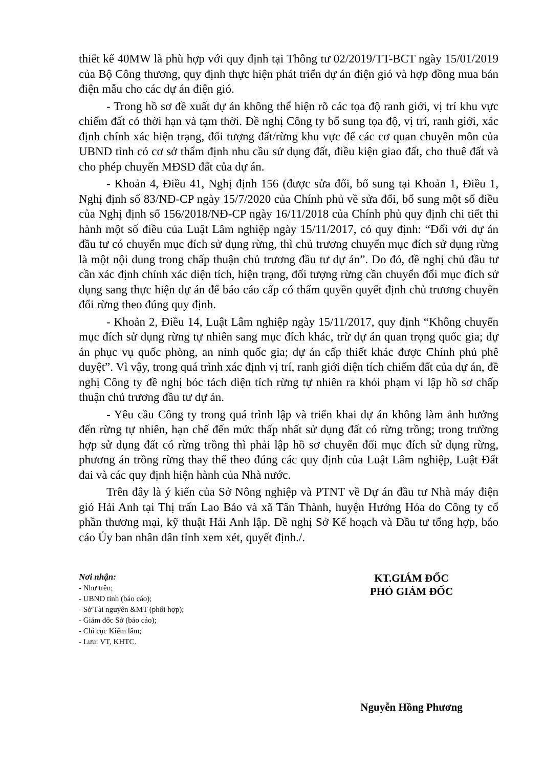thiết kế 40MW là phù hợp với quy định tại Thông tư 02/2019/TT-BCT ngày 15/01/2019 của Bộ Công thương, quy định thực hiện phát triển dự án điện gió và hợp đồng mua bán điện mẫu cho các dự án điện gió.
- Trong hồ sơ đề xuất dự án không thể hiện rõ các tọa độ ranh giới, vị trí khu vực chiếm đất có thời hạn và tạm thời. Đề nghị Công ty bổ sung tọa độ, vị trí, ranh giới, xác định chính xác hiện trạng, đối tượng đất/rừng khu vực để các cơ quan chuyên môn của UBND tỉnh có cơ sở thẩm định nhu cầu sử dụng đất, điều kiện giao đất, cho thuê đất và cho phép chuyển MĐSD đất của dự án.
- Khoản 4, Điều 41, Nghị định 156 (được sửa đổi, bổ sung tại Khoản 1, Điều 1, Nghị định số 83/NĐ-CP ngày 15/7/2020 của Chính phủ về sửa đổi, bổ sung một số điều của Nghị định số 156/2018/NĐ-CP ngày 16/11/2018 của Chính phủ quy định chi tiết thi hành một số điều của Luật Lâm nghiệp ngày 15/11/2017, có quy định: “Đối với dự án đầu tư có chuyển mục đích sử dụng rừng, thì chủ trương chuyển mục đích sử dụng rừng là một nội dung trong chấp thuận chủ trương đầu tư dự án”. Do đó, đề nghị chủ đầu tư cần xác định chính xác diện tích, hiện trạng, đối tượng rừng cần chuyển đổi mục đích sử dụng sang thực hiện dự án để báo cáo cấp có thẩm quyền quyết định chủ trương chuyển đổi rừng theo đúng quy định.
- Khoản 2, Điều 14, Luật Lâm nghiệp ngày 15/11/2017, quy định “Không chuyển mục đích sử dụng rừng tự nhiên sang mục đích khác, trừ dự án quan trọng quốc gia; dự án phục vụ quốc phòng, an ninh quốc gia; dự án cấp thiết khác được Chính phủ phê duyệt”. Vì vậy, trong quá trình xác định vị trí, ranh giới diện tích chiếm đất của dự án, đề nghị Công ty đề nghị bóc tách diện tích rừng tự nhiên ra khỏi phạm vi lập hồ sơ chấp thuận chủ trương đầu tư dự án.
- Yêu cầu Công ty trong quá trình lập và triển khai dự án không làm ảnh hưởng đến rừng tự nhiên, hạn chế đến mức thấp nhất sử dụng đất có rừng trồng; trong trường hợp sử dụng đất có rừng trồng thì phải lập hồ sơ chuyển đổi mục đích sử dụng rừng, phương án trồng rừng thay thế theo đúng các quy định của Luật Lâm nghiệp, Luật Đất đai và các quy định hiện hành của Nhà nước.
Trên đây là ý kiến của Sở Nông nghiệp và PTNT về Dự án đầu tư Nhà máy điện gió Hải Anh tại Thị trấn Lao Bảo và xã Tân Thành, huyện Hướng Hóa do Công ty cổ phần thương mại, kỹ thuật Hải Anh lập. Đề nghị Sở Kế hoạch và Đầu tư tổng hợp, báo cáo Ủy ban nhân dân tỉnh xem xét, quyết định./.
Nơi nhận:
- Như trên;
- UBND tỉnh (báo cáo);
- Sở Tài nguyên &MT (phối hợp);
- Giám đốc Sở (báo cáo);
- Chi cục Kiểm lâm;
- Lưu: VT, KHTC.
KT.GIÁM ĐỐC
PHÓ GIÁM ĐỐC
Nguyễn Hồng Phương